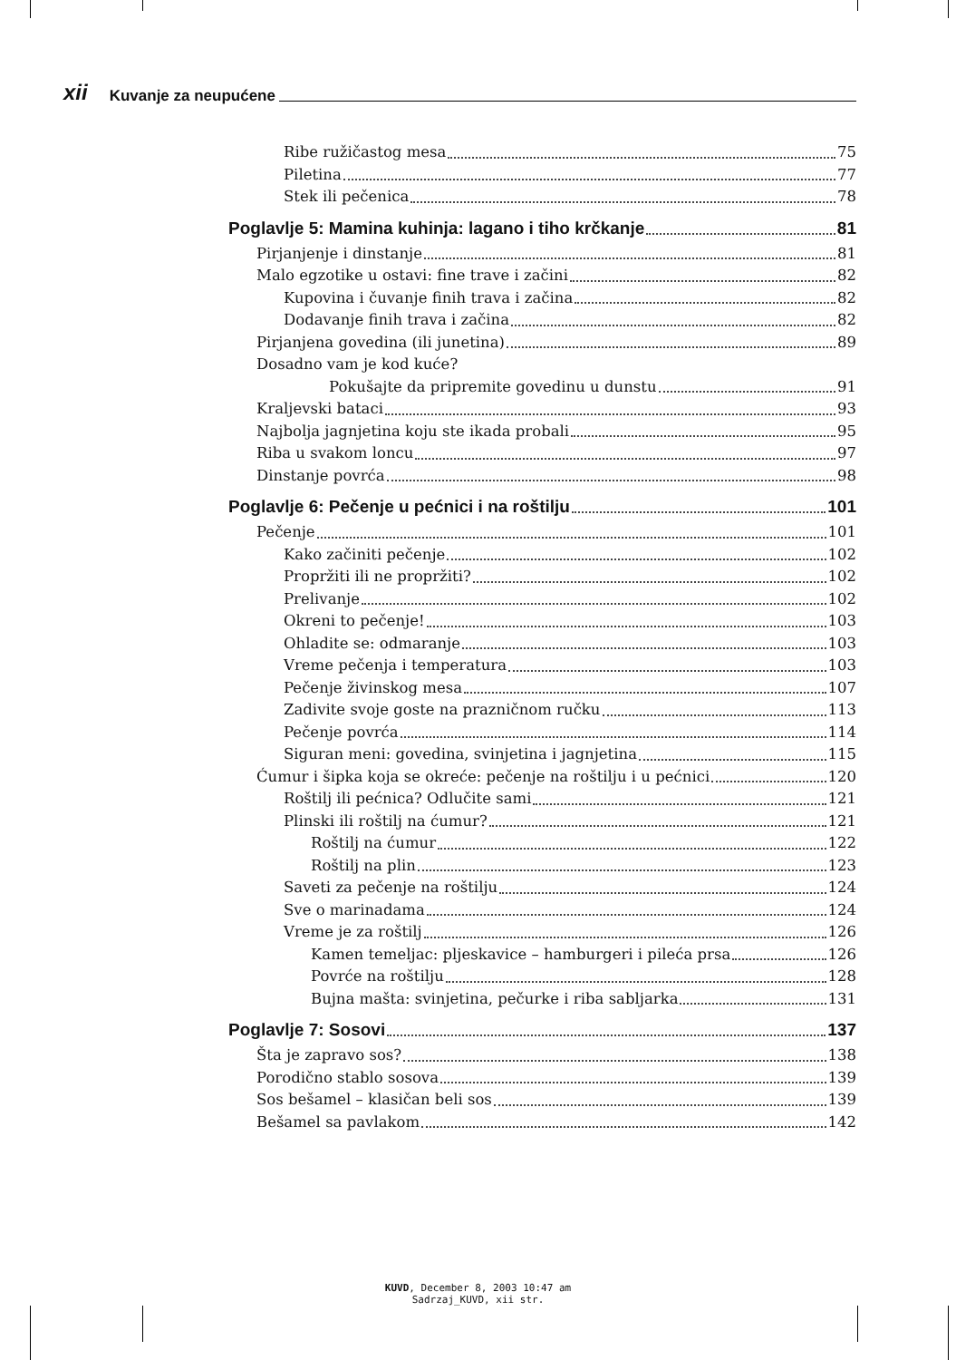xii Kuvanje za neupućene
Ribe ružičastog mesa 75
Piletina 77
Stek ili pečenica 78
Poglavlje 5: Mamina kuhinja: lagano i tiho krčkanje 81
Pirjanjenje i dinstanje 81
Malo egzotike u ostavi: fine trave i začini 82
Kupovina i čuvanje finih trava i začina 82
Dodavanje finih trava i začina 82
Pirjanjena govedina (ili junetina) 89
Dosadno vam je kod kuće?
Pokušajte da pripremite govedinu u dunstu 91
Kraljevski bataci 93
Najbolja jagnjetina koju ste ikada probali 95
Riba u svakom loncu 97
Dinstanje povrća 98
Poglavlje 6: Pečenje u pećnici i na roštilju 101
Pečenje 101
Kako začiniti pečenje 102
Propržiti ili ne propržiti? 102
Prelivanje 102
Okreni to pečenje! 103
Ohladite se: odmaranje 103
Vreme pečenja i temperatura 103
Pečenje živinskog mesa 107
Zadivite svoje goste na prazničnom ručku 113
Pečenje povrća 114
Siguran meni: govedina, svinjetina i jagnjetina 115
Ćumur i šipka koja se okreće: pečenje na roštilju i u pećnici 120
Roštilj ili pećnica? Odlučite sami 121
Plinski ili roštilj na ćumur? 121
Roštilj na ćumur 122
Roštilj na plin 123
Saveti za pečenje na roštilju 124
Sve o marinadama 124
Vreme je za roštilj 126
Kamen temeljac: pljeskavice – hamburgeri i pileća prsa 126
Povrće na roštilju 128
Bujna mašta: svinjetina, pečurke i riba sabljarka 131
Poglavlje 7: Sosovi 137
Šta je zapravo sos? 138
Porodično stablo sosova 139
Sos bešamel – klasičan beli sos 139
Bešamel sa pavlakom 142
KUVD, December 8, 2003 10:47 am
Sadrzaj_KUVD, xii str.